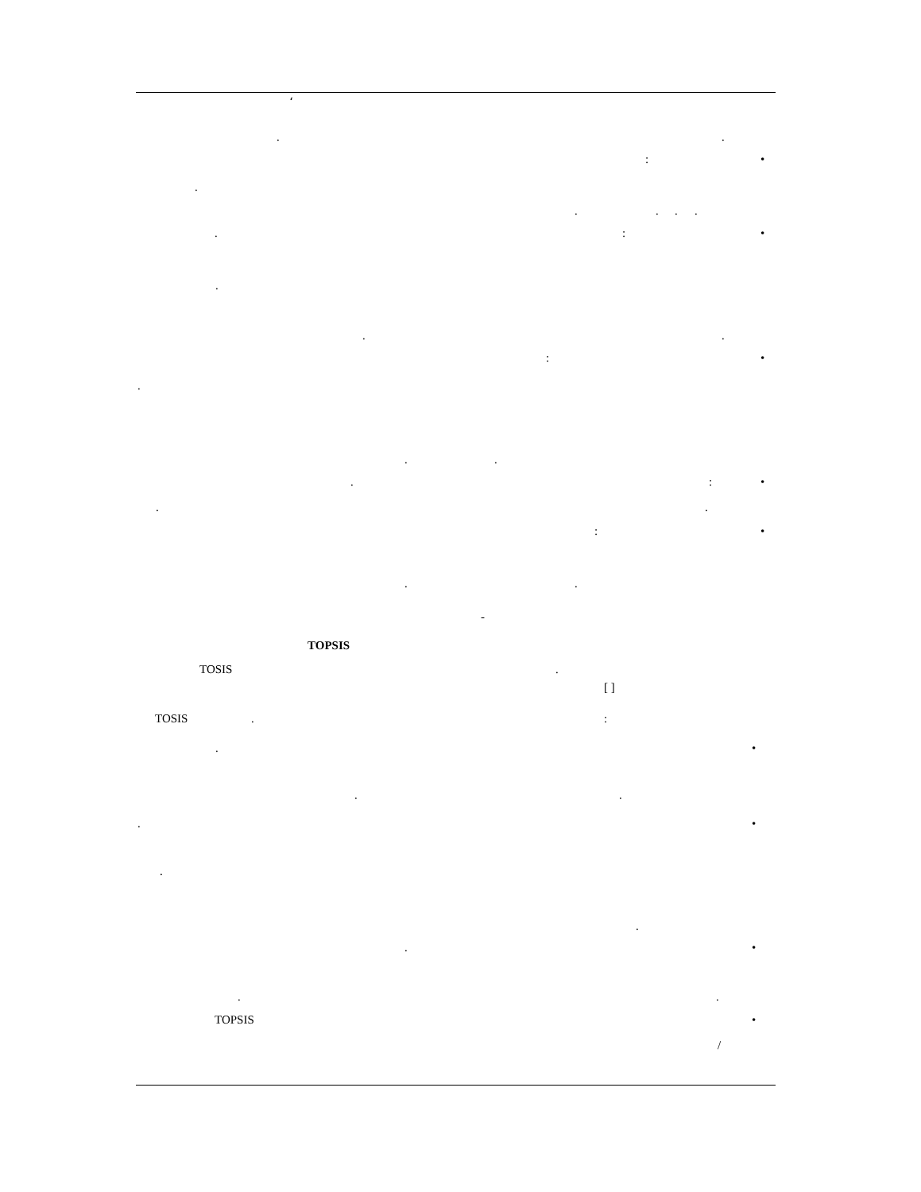،
..
: •
. ....
.: •
. ..
: •
. ..
.: •
..
: •
..
-
TOPSIS
TOSIS. [ ]
TOSIS.:
. •
..
. •
. .
. •
..
TOPSIS •
/